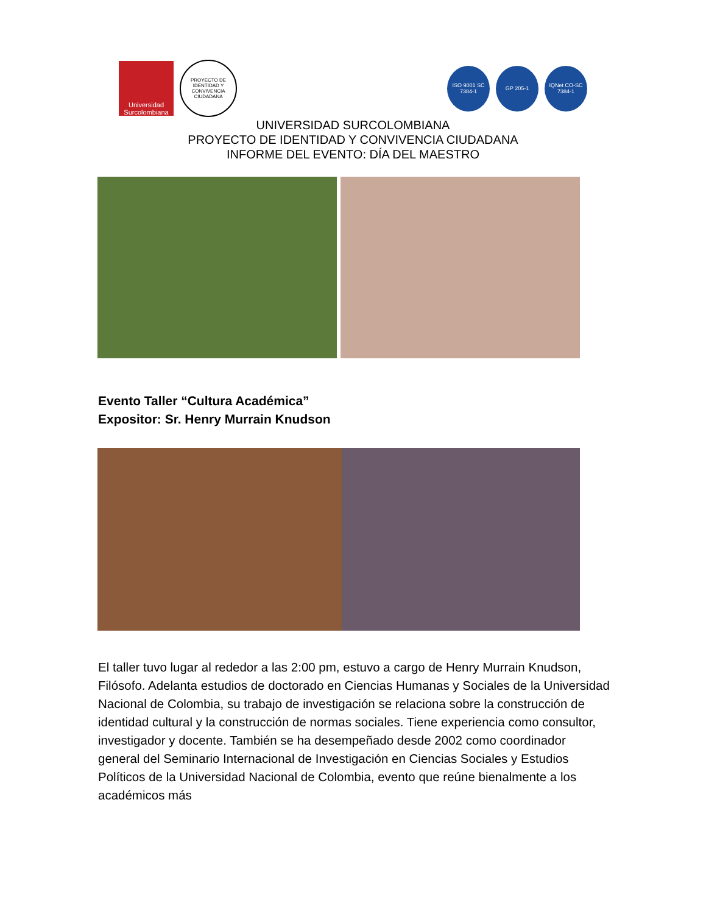Universidad Surcolombiana
PROYECTO DE IDENTIDAD Y CONVIVENCIA CIUDADANA
ISO 9001 SC 7384-1
GP 205-1
IQNet CO-SC 7384-1
UNIVERSIDAD SURCOLOMBIANA
PROYECTO DE IDENTIDAD Y CONVIVENCIA CIUDADANA
INFORME DEL EVENTO: DÍA DEL MAESTRO
Evento Taller “Cultura Académica”
Expositor: Sr. Henry Murrain Knudson
El taller tuvo lugar al rededor a las 2:00 pm, estuvo a cargo de Henry Murrain Knudson, Filósofo. Adelanta estudios de doctorado en Ciencias Humanas y Sociales de la Universidad Nacional de Colombia, su trabajo de investigación se relaciona sobre la construcción de identidad cultural y la construcción de normas sociales. Tiene experiencia como consultor, investigador y docente. También se ha desempeñado desde 2002 como coordinador general del Seminario Internacional de Investigación en Ciencias Sociales y Estudios Políticos de la Universidad Nacional de Colombia, evento que reúne bienalmente a los académicos más